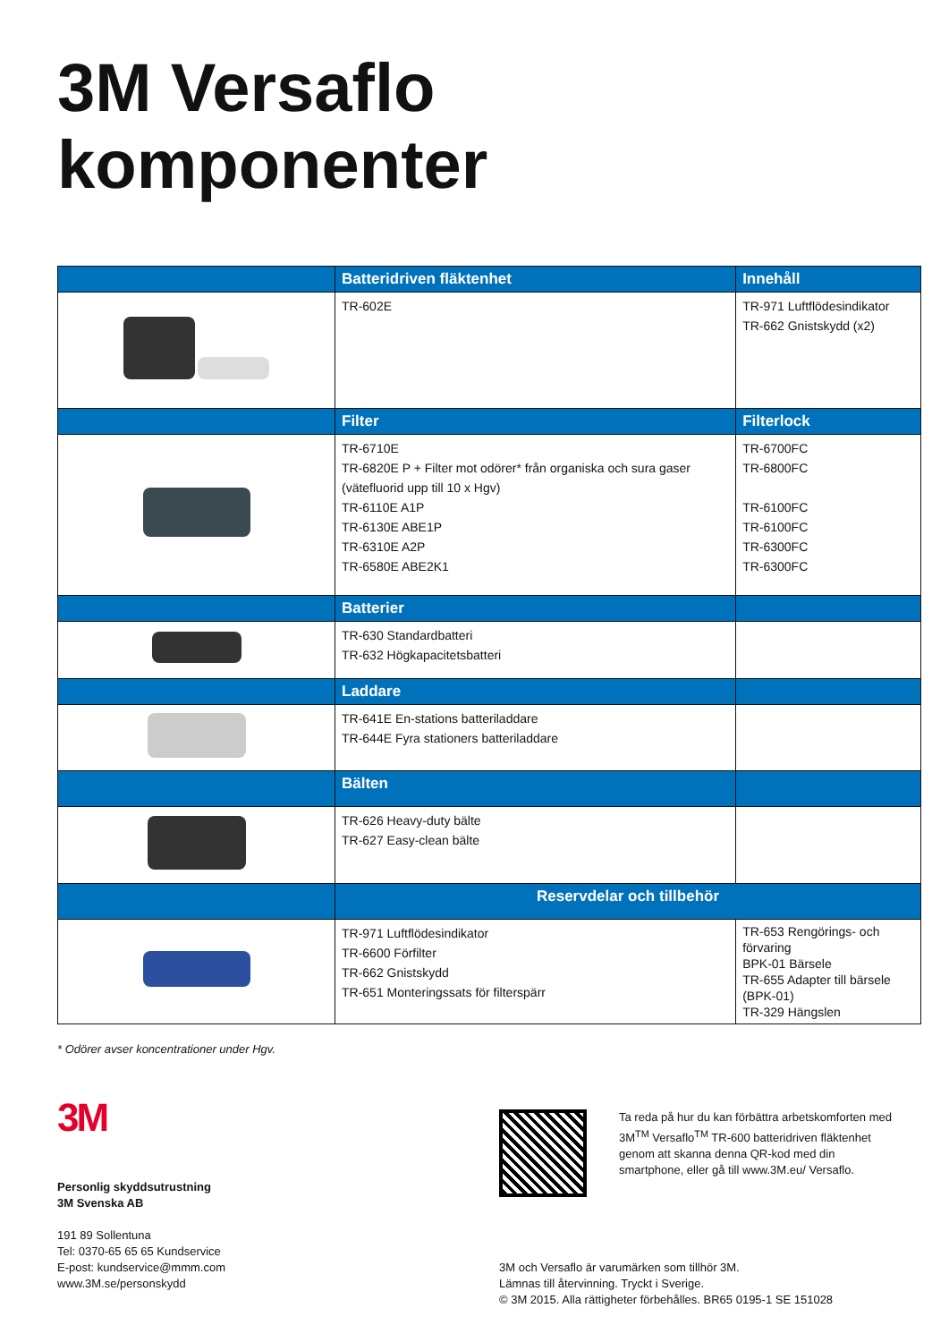3M Versaflo
komponenter
| | Batteridriven fläktenhet | Innehåll |
| --- | --- | --- |
| | TR-602E | TR-971 Luftflödesindikator TR-662 Gnistskydd (x2) |
| | Filter | Filterlock |
| | TR-6710E TR-6820E P + Filter mot odörer* från organiska och sura gaser (vätefluorid upp till 10 x Hgv) TR-6110E A1P TR-6130E ABE1P TR-6310E A2P TR-6580E ABE2K1 | TR-6700FC TR-6800FC TR-6100FC TR-6100FC TR-6300FC TR-6300FC |
| | Batterier | |
| | TR-630 Standardbatteri TR-632 Högkapacitetsbatteri | |
| | Laddare | |
| | TR-641E En-stations batteriladdare TR-644E Fyra stationers batteriladdare | |
| | Bälten | |
| | TR-626 Heavy-duty bälte TR-627 Easy-clean bälte | |
| | Reservdelar och tillbehör | |
| | TR-971 Luftflödesindikator TR-6600 Förfilter TR-662 Gnistskydd TR-651 Monteringssats för filterspärr | TR-653 Rengörings- och förvaring BPK-01 Bärsele TR-655 Adapter till bärsele (BPK-01) TR-329 Hängslen |
* Odörer avser koncentrationer under Hgv.
3M
Personlig skyddsutrustning
3M Svenska AB
191 89 Sollentuna
Tel: 0370-65 65 65 Kundservice
E-post: kundservice@mmm.com
www.3M.se/personskydd
Ta reda på hur du kan förbättra arbetskomforten med 3M<sup>TM</sup> Versaflo<sup>TM</sup> TR-600 batteridriven fläktenhet genom att skanna denna QR-kod med din smartphone, eller gå till www.3M.eu/ Versaflo.
3M och Versaflo är varumärken som tillhör 3M.
Lämnas till återvinning. Tryckt i Sverige.
© 3M 2015. Alla rättigheter förbehålles. BR65 0195-1 SE 151028